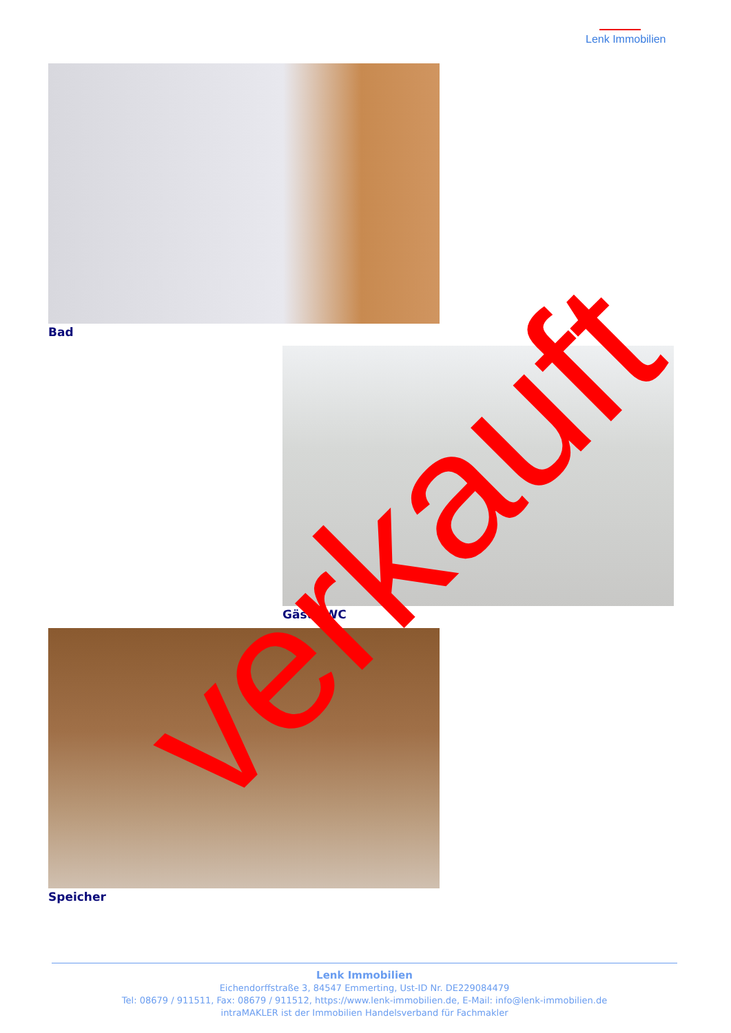Lenk Immobilien
Bad
Gäste-WC
Speicher verkauft
Lenk Immobilien
Eichendorffstraße 3, 84547 Emmerting, Ust-ID Nr. DE229084479
Tel: 08679 / 911511, Fax: 08679 / 911512, https://www.lenk-immobilien.de, E-Mail: info@lenk-immobilien.de
intraMAKLER ist der Immobilien Handelsverband für Fachmakler